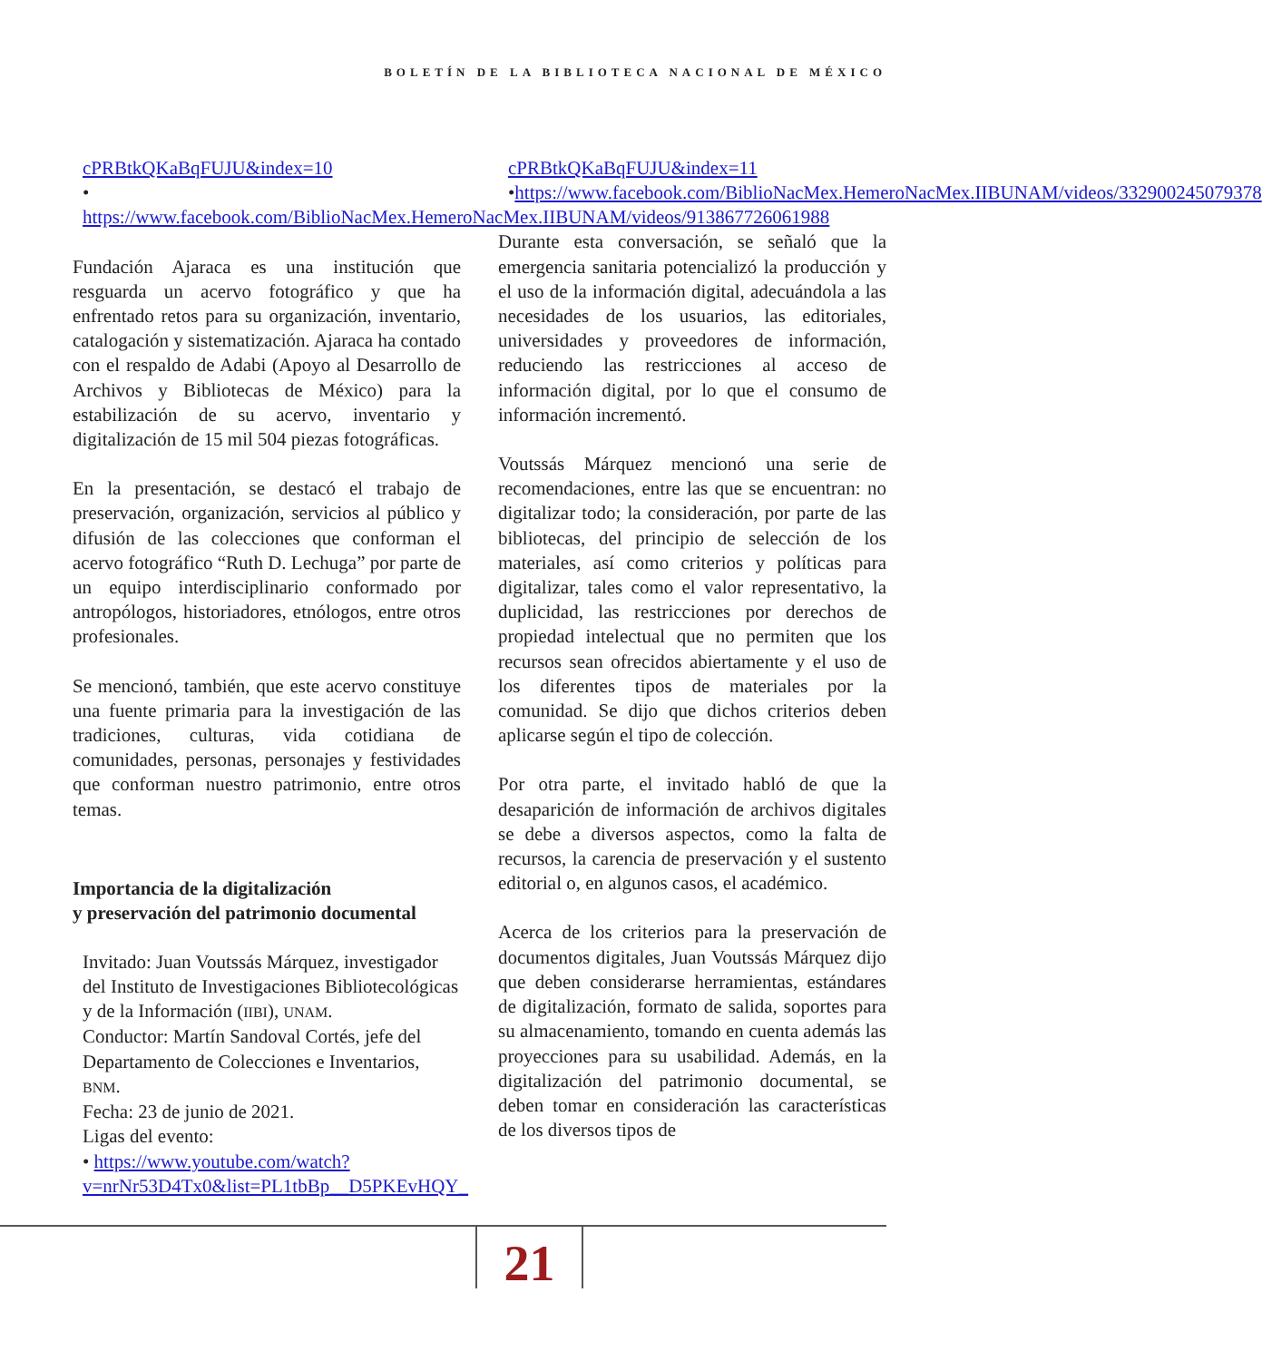BOLETÍN DE LA BIBLIOTECA NACIONAL DE MÉXICO
cPRBtkQKaBqFUJU&index=10
• https://www.facebook.com/BiblioNacMex.HemeroNacMex.IIBUNAM/videos/913867726061988
Fundación Ajaraca es una institución que resguarda un acervo fotográfico y que ha enfrentado retos para su organización, inventario, catalogación y sistematización. Ajaraca ha contado con el respaldo de Adabi (Apoyo al Desarrollo de Archivos y Bibliotecas de México) para la estabilización de su acervo, inventario y digitalización de 15 mil 504 piezas fotográficas.
En la presentación, se destacó el trabajo de preservación, organización, servicios al público y difusión de las colecciones que conforman el acervo fotográfico “Ruth D. Lechuga” por parte de un equipo interdisciplinario conformado por antropólogos, historiadores, etnólogos, entre otros profesionales.
Se mencionó, también, que este acervo constituye una fuente primaria para la investigación de las tradiciones, culturas, vida cotidiana de comunidades, personas, personajes y festividades que conforman nuestro patrimonio, entre otros temas.
Importancia de la digitalización
y preservación del patrimonio documental
Invitado: Juan Voutssás Márquez, investigador del Instituto de Investigaciones Bibliotecológicas y de la Información (IIBI), UNAM.
Conductor: Martín Sandoval Cortés, jefe del Departamento de Colecciones e Inventarios, BNM.
Fecha: 23 de junio de 2021.
Ligas del evento:
• https://www.youtube.com/watch?v=nrNr53D4Tx0&list=PL1tbBp__D5PKEvHQY_
cPRBtkQKaBqFUJU&index=11
•https://www.facebook.com/BiblioNacMex.HemeroNacMex.IIBUNAM/videos/332900245079378
Durante esta conversación, se señaló que la emergencia sanitaria potencializó la producción y el uso de la información digital, adecuándola a las necesidades de los usuarios, las editoriales, universidades y proveedores de información, reduciendo las restricciones al acceso de información digital, por lo que el consumo de información incrementó.
Voutssás Márquez mencionó una serie de recomendaciones, entre las que se encuentran: no digitalizar todo; la consideración, por parte de las bibliotecas, del principio de selección de los materiales, así como criterios y políticas para digitalizar, tales como el valor representativo, la duplicidad, las restricciones por derechos de propiedad intelectual que no permiten que los recursos sean ofrecidos abiertamente y el uso de los diferentes tipos de materiales por la comunidad. Se dijo que dichos criterios deben aplicarse según el tipo de colección.
Por otra parte, el invitado habló de que la desaparición de información de archivos digitales se debe a diversos aspectos, como la falta de recursos, la carencia de preservación y el sustento editorial o, en algunos casos, el académico.
Acerca de los criterios para la preservación de documentos digitales, Juan Voutssás Márquez dijo que deben considerarse herramientas, estándares de digitalización, formato de salida, soportes para su almacenamiento, tomando en cuenta además las proyecciones para su usabilidad. Además, en la digitalización del patrimonio documental, se deben tomar en consideración las características de los diversos tipos de
21